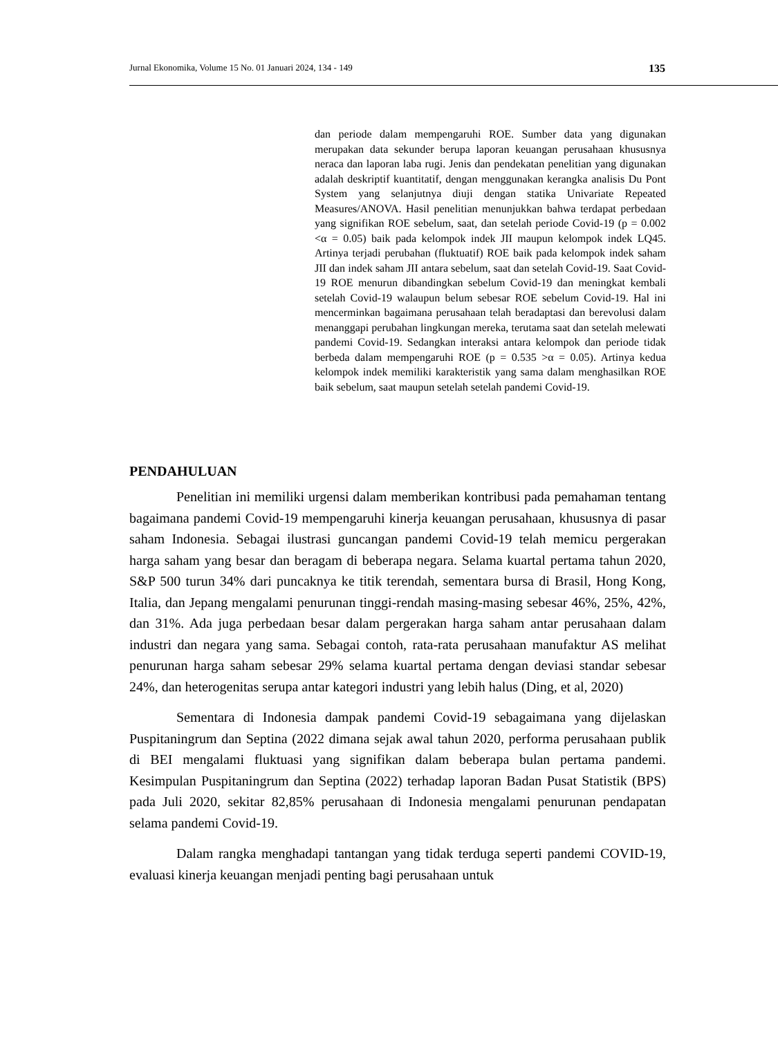Jurnal Ekonomika, Volume 15 No. 01 Januari 2024, 134 - 149 135
dan periode dalam mempengaruhi ROE. Sumber data yang digunakan merupakan data sekunder berupa laporan keuangan perusahaan khususnya neraca dan laporan laba rugi. Jenis dan pendekatan penelitian yang digunakan adalah deskriptif kuantitatif, dengan menggunakan kerangka analisis Du Pont System yang selanjutnya diuji dengan statika Univariate Repeated Measures/ANOVA. Hasil penelitian menunjukkan bahwa terdapat perbedaan yang signifikan ROE sebelum, saat, dan setelah periode Covid-19 (p = 0.002 <α = 0.05) baik pada kelompok indek JII maupun kelompok indek LQ45. Artinya terjadi perubahan (fluktuatif) ROE baik pada kelompok indek saham JII dan indek saham JII antara sebelum, saat dan setelah Covid-19. Saat Covid-19 ROE menurun dibandingkan sebelum Covid-19 dan meningkat kembali setelah Covid-19 walaupun belum sebesar ROE sebelum Covid-19. Hal ini mencerminkan bagaimana perusahaan telah beradaptasi dan berevolusi dalam menanggapi perubahan lingkungan mereka, terutama saat dan setelah melewati pandemi Covid-19. Sedangkan interaksi antara kelompok dan periode tidak berbeda dalam mempengaruhi ROE (p = 0.535 >α = 0.05). Artinya kedua kelompok indek memiliki karakteristik yang sama dalam menghasilkan ROE baik sebelum, saat maupun setelah setelah pandemi Covid-19.
PENDAHULUAN
Penelitian ini memiliki urgensi dalam memberikan kontribusi pada pemahaman tentang bagaimana pandemi Covid-19 mempengaruhi kinerja keuangan perusahaan, khususnya di pasar saham Indonesia. Sebagai ilustrasi guncangan pandemi Covid-19 telah memicu pergerakan harga saham yang besar dan beragam di beberapa negara. Selama kuartal pertama tahun 2020, S&P 500 turun 34% dari puncaknya ke titik terendah, sementara bursa di Brasil, Hong Kong, Italia, dan Jepang mengalami penurunan tinggi-rendah masing-masing sebesar 46%, 25%, 42%, dan 31%. Ada juga perbedaan besar dalam pergerakan harga saham antar perusahaan dalam industri dan negara yang sama. Sebagai contoh, rata-rata perusahaan manufaktur AS melihat penurunan harga saham sebesar 29% selama kuartal pertama dengan deviasi standar sebesar 24%, dan heterogenitas serupa antar kategori industri yang lebih halus (Ding, et al, 2020)
Sementara di Indonesia dampak pandemi Covid-19 sebagaimana yang dijelaskan Puspitaningrum dan Septina (2022 dimana sejak awal tahun 2020, performa perusahaan publik di BEI mengalami fluktuasi yang signifikan dalam beberapa bulan pertama pandemi. Kesimpulan Puspitaningrum dan Septina (2022) terhadap laporan Badan Pusat Statistik (BPS) pada Juli 2020, sekitar 82,85% perusahaan di Indonesia mengalami penurunan pendapatan selama pandemi Covid-19.
Dalam rangka menghadapi tantangan yang tidak terduga seperti pandemi COVID-19, evaluasi kinerja keuangan menjadi penting bagi perusahaan untuk